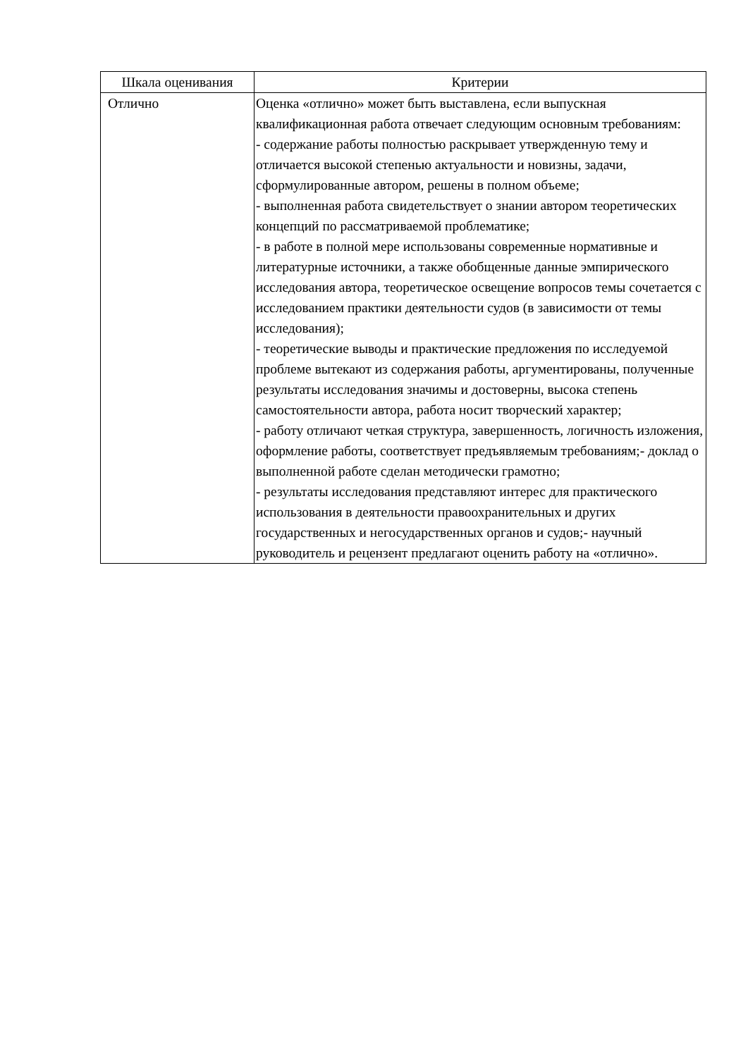| Шкала оценивания | Критерии |
| --- | --- |
| Отлично | Оценка «отлично» может быть выставлена, если выпускная квалификационная работа отвечает следующим основным требованиям: - содержание работы полностью раскрывает утвержденную тему и отличается высокой степенью актуальности и новизны, задачи, сформулированные автором, решены в полном объеме; - выполненная работа свидетельствует о знании автором теоретических концепций по рассматриваемой проблематике; - в работе в полной мере использованы современные нормативные и литературные источники, а также обобщенные данные эмпирического исследования автора, теоретическое освещение вопросов темы сочетается с исследованием практики деятельности судов (в зависимости от темы исследования); - теоретические выводы и практические предложения по исследуемой проблеме вытекают из содержания работы, аргументированы, полученные результаты исследования значимы и достоверны, высока степень самостоятельности автора, работа носит творческий характер; - работу отличают четкая структура, завершенность, логичность изложения, оформление работы, соответствует предъявляемым требованиям;- доклад о выполненной работе сделан методически грамотно; - результаты исследования представляют интерес для практического использования в деятельности правоохранительных и других государственных и негосударственных органов и судов;- научный руководитель и рецензент предлагают оценить работу на «отлично». |